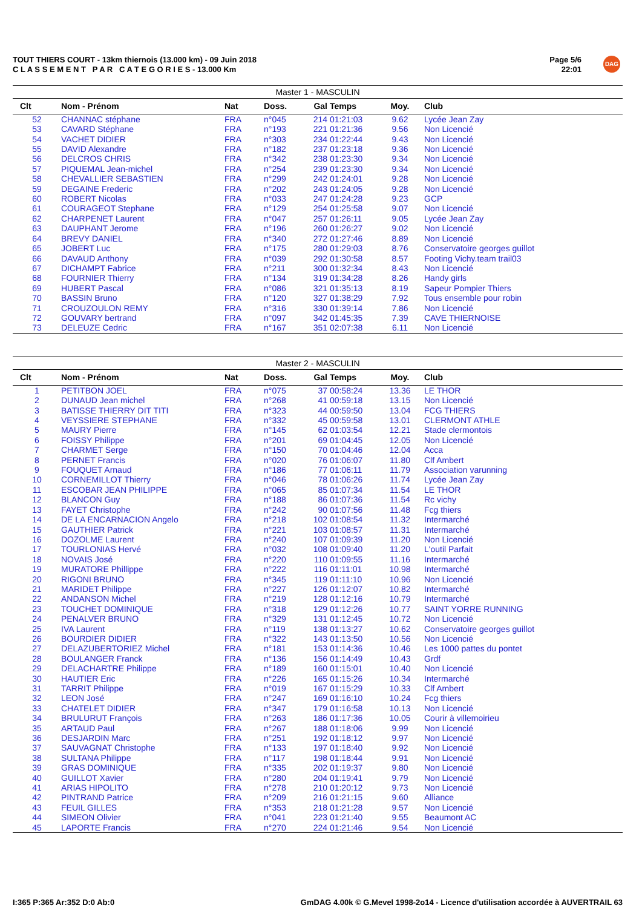TOUT THIERS COURT - 13km thiernois (13.000 km) - 09 Juin 2018
C L A S S E M E N T P A R C A T E G O R I E S - 13.000 Km
Page 5/6
22:01
DAG
| Master 1 - MASCULIN | | | | | | | |
| Clt | Nom - Prénom | Nat | Doss. | Gal | Temps | Moy. | Club |
| 52 | CHANNAC stéphane | FRA | n°045 | 214 | 01:21:03 | 9.62 | Lycée Jean Zay |
| 53 | CAVARD Stéphane | FRA | n°193 | 221 | 01:21:36 | 9.56 | Non Licencié |
| 54 | VACHET DIDIER | FRA | n°303 | 234 | 01:22:44 | 9.43 | Non Licencié |
| 55 | DAVID Alexandre | FRA | n°182 | 237 | 01:23:18 | 9.36 | Non Licencié |
| 56 | DELCROS CHRIS | FRA | n°342 | 238 | 01:23:30 | 9.34 | Non Licencié |
| 57 | PIQUEMAL Jean-michel | FRA | n°254 | 239 | 01:23:30 | 9.34 | Non Licencié |
| 58 | CHEVALLIER SEBASTIEN | FRA | n°299 | 242 | 01:24:01 | 9.28 | Non Licencié |
| 59 | DEGAINE Frederic | FRA | n°202 | 243 | 01:24:05 | 9.28 | Non Licencié |
| 60 | ROBERT Nicolas | FRA | n°033 | 247 | 01:24:28 | 9.23 | GCP |
| 61 | COURAGEOT Stephane | FRA | n°129 | 254 | 01:25:58 | 9.07 | Non Licencié |
| 62 | CHARPENET Laurent | FRA | n°047 | 257 | 01:26:11 | 9.05 | Lycée Jean Zay |
| 63 | DAUPHANT Jerome | FRA | n°196 | 260 | 01:26:27 | 9.02 | Non Licencié |
| 64 | BREVY DANIEL | FRA | n°340 | 272 | 01:27:46 | 8.89 | Non Licencié |
| 65 | JOBERT Luc | FRA | n°175 | 280 | 01:29:03 | 8.76 | Conservatoire georges guillot |
| 66 | DAVAUD Anthony | FRA | n°039 | 292 | 01:30:58 | 8.57 | Footing Vichy.team trail03 |
| 67 | DICHAMPT Fabrice | FRA | n°211 | 300 | 01:32:34 | 8.43 | Non Licencié |
| 68 | FOURNIER Thierry | FRA | n°134 | 319 | 01:34:28 | 8.26 | Handy girls |
| 69 | HUBERT Pascal | FRA | n°086 | 321 | 01:35:13 | 8.19 | Sapeur Pompier Thiers |
| 70 | BASSIN Bruno | FRA | n°120 | 327 | 01:38:29 | 7.92 | Tous ensemble pour robin |
| 71 | CROUZOULON REMY | FRA | n°316 | 330 | 01:39:14 | 7.86 | Non Licencié |
| 72 | GOUVARY bertrand | FRA | n°097 | 342 | 01:45:35 | 7.39 | CAVE THIERNOISE |
| 73 | DELEUZE Cedric | FRA | n°167 | 351 | 02:07:38 | 6.11 | Non Licencié |
| Master 2 - MASCULIN | | | | | | | |
| Clt | Nom - Prénom | Nat | Doss. | Gal | Temps | Moy. | Club |
| 1 | PETITBON JOEL | FRA | n°075 | 37 | 00:58:24 | 13.36 | LE THOR |
| 2 | DUNAUD Jean michel | FRA | n°268 | 41 | 00:59:18 | 13.15 | Non Licencié |
| 3 | BATISSE THIERRY DIT TITI | FRA | n°323 | 44 | 00:59:50 | 13.04 | FCG THIERS |
| 4 | VEYSSIERE STEPHANE | FRA | n°332 | 45 | 00:59:58 | 13.01 | CLERMONT ATHLE |
| 5 | MAURY Pierre | FRA | n°145 | 62 | 01:03:54 | 12.21 | Stade clermontois |
| 6 | FOISSY Philippe | FRA | n°201 | 69 | 01:04:45 | 12.05 | Non Licencié |
| 7 | CHARMET Serge | FRA | n°150 | 70 | 01:04:46 | 12.04 | Acca |
| 8 | PERNET Francis | FRA | n°020 | 76 | 01:06:07 | 11.80 | Clf Ambert |
| 9 | FOUQUET Arnaud | FRA | n°186 | 77 | 01:06:11 | 11.79 | Association varunning |
| 10 | CORNEMILLOT Thierry | FRA | n°046 | 78 | 01:06:26 | 11.74 | Lycée Jean Zay |
| 11 | ESCOBAR JEAN PHILIPPE | FRA | n°065 | 85 | 01:07:34 | 11.54 | LE THOR |
| 12 | BLANCON Guy | FRA | n°188 | 86 | 01:07:36 | 11.54 | Rc vichy |
| 13 | FAYET Christophe | FRA | n°242 | 90 | 01:07:56 | 11.48 | Fcg thiers |
| 14 | DE LA ENCARNACION Angelo | FRA | n°218 | 102 | 01:08:54 | 11.32 | Intermarché |
| 15 | GAUTHIER Patrick | FRA | n°221 | 103 | 01:08:57 | 11.31 | Intermarché |
| 16 | DOZOLME Laurent | FRA | n°240 | 107 | 01:09:39 | 11.20 | Non Licencié |
| 17 | TOURLONIAS Hervé | FRA | n°032 | 108 | 01:09:40 | 11.20 | L'outil Parfait |
| 18 | NOVAIS José | FRA | n°220 | 110 | 01:09:55 | 11.16 | Intermarché |
| 19 | MURATORE Phillippe | FRA | n°222 | 116 | 01:11:01 | 10.98 | Intermarché |
| 20 | RIGONI BRUNO | FRA | n°345 | 119 | 01:11:10 | 10.96 | Non Licencié |
| 21 | MARIDET Philippe | FRA | n°227 | 126 | 01:12:07 | 10.82 | Intermarché |
| 22 | ANDANSON Michel | FRA | n°219 | 128 | 01:12:16 | 10.79 | Intermarché |
| 23 | TOUCHET DOMINIQUE | FRA | n°318 | 129 | 01:12:26 | 10.77 | SAINT YORRE RUNNING |
| 24 | PENALVER BRUNO | FRA | n°329 | 131 | 01:12:45 | 10.72 | Non Licencié |
| 25 | IVA Laurent | FRA | n°119 | 138 | 01:13:27 | 10.62 | Conservatoire georges guillot |
| 26 | BOURDIER DIDIER | FRA | n°322 | 143 | 01:13:50 | 10.56 | Non Licencié |
| 27 | DELAZUBERTORIEZ Michel | FRA | n°181 | 153 | 01:14:36 | 10.46 | Les 1000 pattes du pontet |
| 28 | BOULANGER Franck | FRA | n°136 | 156 | 01:14:49 | 10.43 | Grdf |
| 29 | DELACHARTRE Philippe | FRA | n°189 | 160 | 01:15:01 | 10.40 | Non Licencié |
| 30 | HAUTIER Eric | FRA | n°226 | 165 | 01:15:26 | 10.34 | Intermarché |
| 31 | TARRIT Philippe | FRA | n°019 | 167 | 01:15:29 | 10.33 | Clf Ambert |
| 32 | LEON José | FRA | n°247 | 169 | 01:16:10 | 10.24 | Fcg thiers |
| 33 | CHATELET DIDIER | FRA | n°347 | 179 | 01:16:58 | 10.13 | Non Licencié |
| 34 | BRULURUT François | FRA | n°263 | 186 | 01:17:36 | 10.05 | Courir à villemoirieu |
| 35 | ARTAUD Paul | FRA | n°267 | 188 | 01:18:06 | 9.99 | Non Licencié |
| 36 | DESJARDIN Marc | FRA | n°251 | 192 | 01:18:12 | 9.97 | Non Licencié |
| 37 | SAUVAGNAT Christophe | FRA | n°133 | 197 | 01:18:40 | 9.92 | Non Licencié |
| 38 | SULTANA Philippe | FRA | n°117 | 198 | 01:18:44 | 9.91 | Non Licencié |
| 39 | GRAS DOMINIQUE | FRA | n°335 | 202 | 01:19:37 | 9.80 | Non Licencié |
| 40 | GUILLOT Xavier | FRA | n°280 | 204 | 01:19:41 | 9.79 | Non Licencié |
| 41 | ARIAS HIPOLITO | FRA | n°278 | 210 | 01:20:12 | 9.73 | Non Licencié |
| 42 | PINTRAND Patrice | FRA | n°209 | 216 | 01:21:15 | 9.60 | Alliance |
| 43 | FEUIL GILLES | FRA | n°353 | 218 | 01:21:28 | 9.57 | Non Licencié |
| 44 | SIMEON Olivier | FRA | n°041 | 223 | 01:21:40 | 9.55 | Beaumont AC |
| 45 | LAPORTE Francis | FRA | n°270 | 224 | 01:21:46 | 9.54 | Non Licencié |
I:365 P:365 Ar:352 D:0 Ab:0
GmDAG 4.00k © G.Mevel 1998-2o14 - Licence d'utilisation accordée à AUVERTRAIL 63